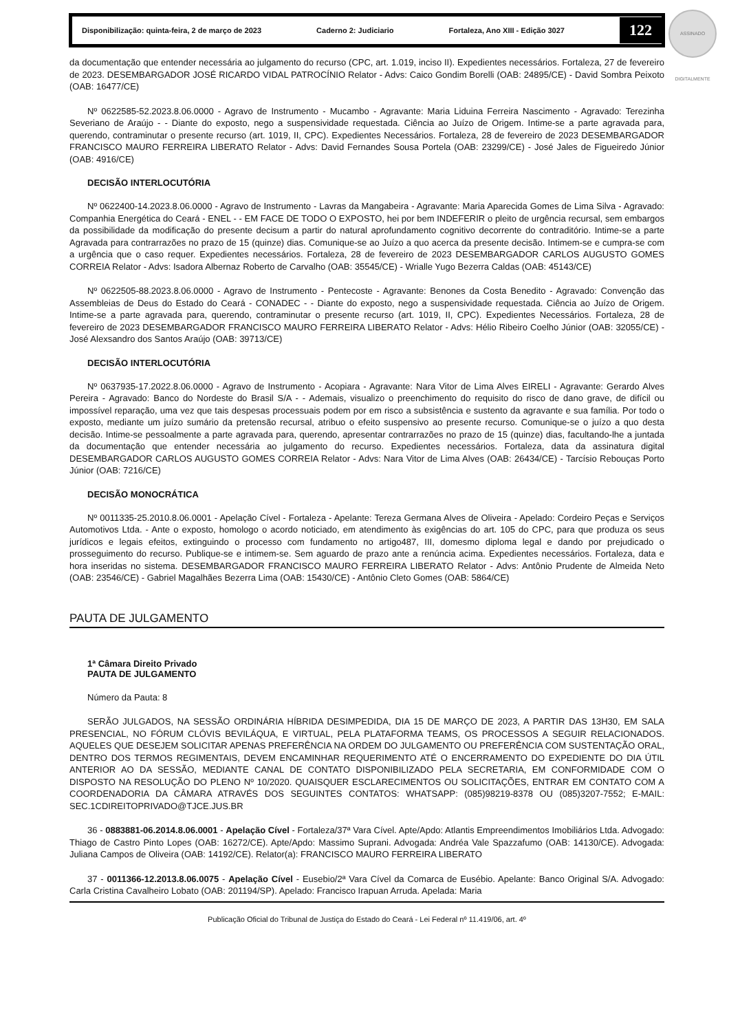ASSINADO DIGITALMENTE
Disponibilização: quinta-feira, 2 de março de 2023 Caderno 2: Judiciario Fortaleza, Ano XIII - Edição 3027 122
da documentação que entender necessária ao julgamento do recurso (CPC, art. 1.019, inciso II). Expedientes necessários. Fortaleza, 27 de fevereiro de 2023. DESEMBARGADOR JOSÉ RICARDO VIDAL PATROCÍNIO Relator - Advs: Caico Gondim Borelli (OAB: 24895/CE) - David Sombra Peixoto (OAB: 16477/CE)
Nº 0622585-52.2023.8.06.0000 - Agravo de Instrumento - Mucambo - Agravante: Maria Liduina Ferreira Nascimento - Agravado: Terezinha Severiano de Araújo - - Diante do exposto, nego a suspensividade requestada. Ciência ao Juízo de Origem. Intime-se a parte agravada para, querendo, contraminutar o presente recurso (art. 1019, II, CPC). Expedientes Necessários. Fortaleza, 28 de fevereiro de 2023 DESEMBARGADOR FRANCISCO MAURO FERREIRA LIBERATO Relator - Advs: David Fernandes Sousa Portela (OAB: 23299/CE) - José Jales de Figueiredo Júnior (OAB: 4916/CE)
DECISÃO INTERLOCUTÓRIA
Nº 0622400-14.2023.8.06.0000 - Agravo de Instrumento - Lavras da Mangabeira - Agravante: Maria Aparecida Gomes de Lima Silva - Agravado: Companhia Energética do Ceará - ENEL - - EM FACE DE TODO O EXPOSTO, hei por bem INDEFERIR o pleito de urgência recursal, sem embargos da possibilidade da modificação do presente decisum a partir do natural aprofundamento cognitivo decorrente do contraditório. Intime-se a parte Agravada para contrarrazões no prazo de 15 (quinze) dias. Comunique-se ao Juízo a quo acerca da presente decisão. Intimem-se e cumpra-se com a urgência que o caso requer. Expedientes necessários. Fortaleza, 28 de fevereiro de 2023 DESEMBARGADOR CARLOS AUGUSTO GOMES CORREIA Relator - Advs: Isadora Albernaz Roberto de Carvalho (OAB: 35545/CE) - Wrialle Yugo Bezerra Caldas (OAB: 45143/CE)
Nº 0622505-88.2023.8.06.0000 - Agravo de Instrumento - Pentecoste - Agravante: Benones da Costa Benedito - Agravado: Convenção das Assembleias de Deus do Estado do Ceará - CONADEC - - Diante do exposto, nego a suspensividade requestada. Ciência ao Juízo de Origem. Intime-se a parte agravada para, querendo, contraminutar o presente recurso (art. 1019, II, CPC). Expedientes Necessários. Fortaleza, 28 de fevereiro de 2023 DESEMBARGADOR FRANCISCO MAURO FERREIRA LIBERATO Relator - Advs: Hélio Ribeiro Coelho Júnior (OAB: 32055/CE) - José Alexsandro dos Santos Araújo (OAB: 39713/CE)
DECISÃO INTERLOCUTÓRIA
Nº 0637935-17.2022.8.06.0000 - Agravo de Instrumento - Acopiara - Agravante: Nara Vitor de Lima Alves EIRELI - Agravante: Gerardo Alves Pereira - Agravado: Banco do Nordeste do Brasil S/A - - Ademais, visualizo o preenchimento do requisito do risco de dano grave, de difícil ou impossível reparação, uma vez que tais despesas processuais podem por em risco a subsistência e sustento da agravante e sua família. Por todo o exposto, mediante um juízo sumário da pretensão recursal, atribuo o efeito suspensivo ao presente recurso. Comunique-se o juízo a quo desta decisão. Intime-se pessoalmente a parte agravada para, querendo, apresentar contrarrazões no prazo de 15 (quinze) dias, facultando-lhe a juntada da documentação que entender necessária ao julgamento do recurso. Expedientes necessários. Fortaleza, data da assinatura digital DESEMBARGADOR CARLOS AUGUSTO GOMES CORREIA Relator - Advs: Nara Vitor de Lima Alves (OAB: 26434/CE) - Tarcísio Rebouças Porto Júnior (OAB: 7216/CE)
DECISÃO MONOCRÁTICA
Nº 0011335-25.2010.8.06.0001 - Apelação Cível - Fortaleza - Apelante: Tereza Germana Alves de Oliveira - Apelado: Cordeiro Peças e Serviços Automotivos Ltda. - Ante o exposto, homologo o acordo noticiado, em atendimento às exigências do art. 105 do CPC, para que produza os seus jurídicos e legais efeitos, extinguindo o processo com fundamento no artigo487, III, domesmo diploma legal e dando por prejudicado o prosseguimento do recurso. Publique-se e intimem-se. Sem aguardo de prazo ante a renúncia acima. Expedientes necessários. Fortaleza, data e hora inseridas no sistema. DESEMBARGADOR FRANCISCO MAURO FERREIRA LIBERATO Relator - Advs: Antônio Prudente de Almeida Neto (OAB: 23546/CE) - Gabriel Magalhães Bezerra Lima (OAB: 15430/CE) - Antônio Cleto Gomes (OAB: 5864/CE)
PAUTA DE JULGAMENTO
1ª Câmara Direito Privado
PAUTA DE JULGAMENTO
Número da Pauta: 8
SERÃO JULGADOS, NA SESSÃO ORDINÁRIA HÍBRIDA DESIMPEDIDA, DIA 15 DE MARÇO DE 2023, A PARTIR DAS 13H30, EM SALA PRESENCIAL, NO FÓRUM CLÓVIS BEVILÁQUA, E VIRTUAL, PELA PLATAFORMA TEAMS, OS PROCESSOS A SEGUIR RELACIONADOS. AQUELES QUE DESEJEM SOLICITAR APENAS PREFERÊNCIA NA ORDEM DO JULGAMENTO OU PREFERÊNCIA COM SUSTENTAÇÃO ORAL, DENTRO DOS TERMOS REGIMENTAIS, DEVEM ENCAMINHAR REQUERIMENTO ATÉ O ENCERRAMENTO DO EXPEDIENTE DO DIA ÚTIL ANTERIOR AO DA SESSÃO, MEDIANTE CANAL DE CONTATO DISPONIBILIZADO PELA SECRETARIA, EM CONFORMIDADE COM O DISPOSTO NA RESOLUÇÃO DO PLENO Nº 10/2020. QUAISQUER ESCLARECIMENTOS OU SOLICITAÇÕES, ENTRAR EM CONTATO COM A COORDENADORIA DA CÂMARA ATRAVÉS DOS SEGUINTES CONTATOS: WHATSAPP: (085)98219-8378 OU (085)3207-7552; E-MAIL: SEC.1CDIREITOPRIVADO@TJCE.JUS.BR
36 - 0883881-06.2014.8.06.0001 - Apelação Cível - Fortaleza/37ª Vara Cível. Apte/Apdo: Atlantis Empreendimentos Imobiliários Ltda. Advogado: Thiago de Castro Pinto Lopes (OAB: 16272/CE). Apte/Apdo: Massimo Suprani. Advogada: Andréa Vale Spazzafumo (OAB: 14130/CE). Advogada: Juliana Campos de Oliveira (OAB: 14192/CE). Relator(a): FRANCISCO MAURO FERREIRA LIBERATO
37 - 0011366-12.2013.8.06.0075 - Apelação Cível - Eusebio/2ª Vara Cível da Comarca de Eusébio. Apelante: Banco Original S/A. Advogado: Carla Cristina Cavalheiro Lobato (OAB: 201194/SP). Apelado: Francisco Irapuan Arruda. Apelada: Maria
Publicação Oficial do Tribunal de Justiça do Estado do Ceará - Lei Federal nº 11.419/06, art. 4º